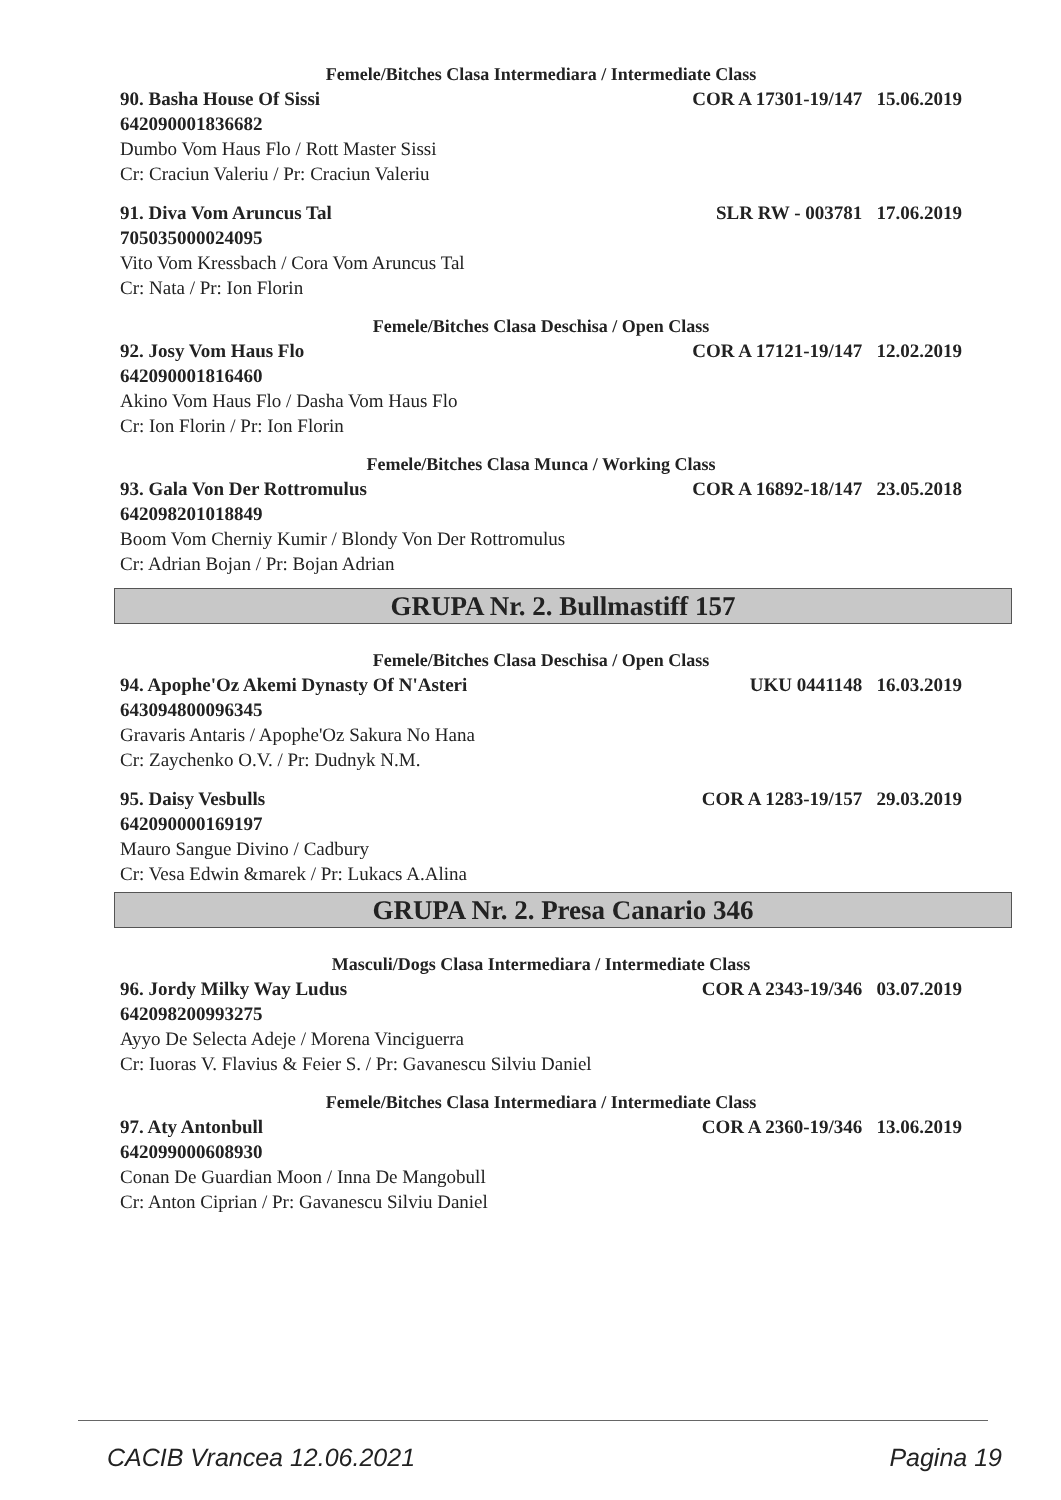Femele/Bitches Clasa Intermediara / Intermediate Class
90. Basha House Of Sissi COR A 17301-19/147 15.06.2019
642090001836682
Dumbo Vom Haus Flo / Rott Master Sissi
Cr: Craciun Valeriu / Pr: Craciun Valeriu
91. Diva Vom Aruncus Tal SLR RW - 003781 17.06.2019
705035000024095
Vito Vom Kressbach / Cora Vom Aruncus Tal
Cr: Nata / Pr: Ion Florin
Femele/Bitches Clasa Deschisa / Open Class
92. Josy Vom Haus Flo COR A 17121-19/147 12.02.2019
642090001816460
Akino Vom Haus Flo / Dasha Vom Haus Flo
Cr: Ion Florin / Pr: Ion Florin
Femele/Bitches Clasa Munca / Working Class
93. Gala Von Der Rottromulus COR A 16892-18/147 23.05.2018
642098201018849
Boom Vom Cherniy Kumir / Blondy Von Der Rottromulus
Cr: Adrian Bojan / Pr: Bojan Adrian
GRUPA Nr. 2. Bullmastiff 157
Femele/Bitches Clasa Deschisa / Open Class
94. Apophe'Oz Akemi Dynasty Of N'Asteri UKU 0441148 16.03.2019
643094800096345
Gravaris Antaris / Apophe'Oz Sakura No Hana
Cr: Zaychenko O.V. / Pr: Dudnyk N.M.
95. Daisy Vesbulls COR A 1283-19/157 29.03.2019
642090000169197
Mauro Sangue Divino / Cadbury
Cr: Vesa Edwin &marek / Pr: Lukacs A.Alina
GRUPA Nr. 2. Presa Canario 346
Masculi/Dogs Clasa Intermediara / Intermediate Class
96. Jordy Milky Way Ludus COR A 2343-19/346 03.07.2019
642098200993275
Ayyo De Selecta Adeje / Morena Vinciguerra
Cr: Iuoras V. Flavius & Feier S. / Pr: Gavanescu Silviu Daniel
Femele/Bitches Clasa Intermediara / Intermediate Class
97. Aty Antonbull COR A 2360-19/346 13.06.2019
642099000608930
Conan De Guardian Moon / Inna De Mangobull
Cr: Anton Ciprian / Pr: Gavanescu Silviu Daniel
CACIB Vrancea 12.06.2021 Pagina 19